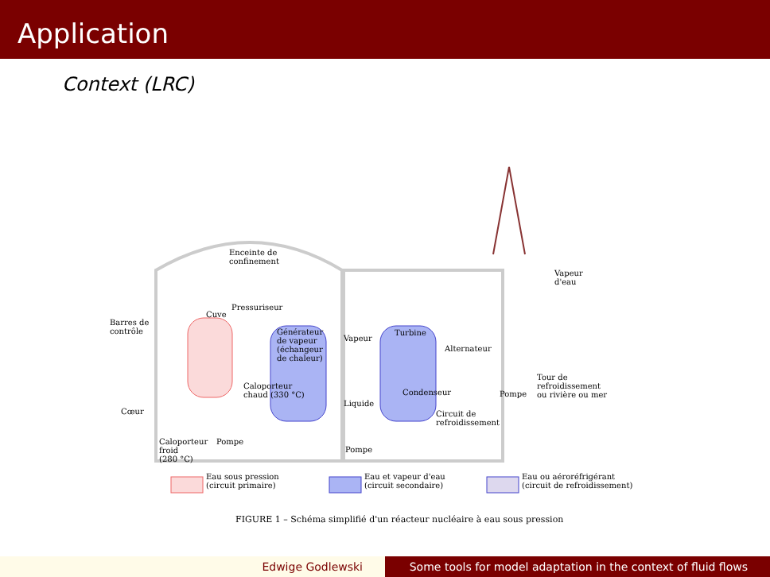Application
Context (LRC)
Enceinte de
confinement
Vapeur
d'eau
Pressuriseur
Cuve
Barres de
contrôle Générateur
de vapeur
(échangeur
de chaleur)
Vapeur
Turbine
Alternateur
Tour de
refroidissement
ou rivière ou mer
Caloporteur
chaud (330 °C) Condenseur Pompe
Liquide
Cœur Circuit de
refroidissement
Caloporteur
froid
(280 °C)
Pompe
Pompe
Eau sous pression
(circuit primaire)
Eau et vapeur d'eau
(circuit secondaire)
Eau ou aéroréfrigérant
(circuit de refroidissement)
FIGURE 1 – Schéma simplifié d'un réacteur nucléaire à eau sous pression
Edwige Godlewski Some tools for model adaptation in the context of fluid flows